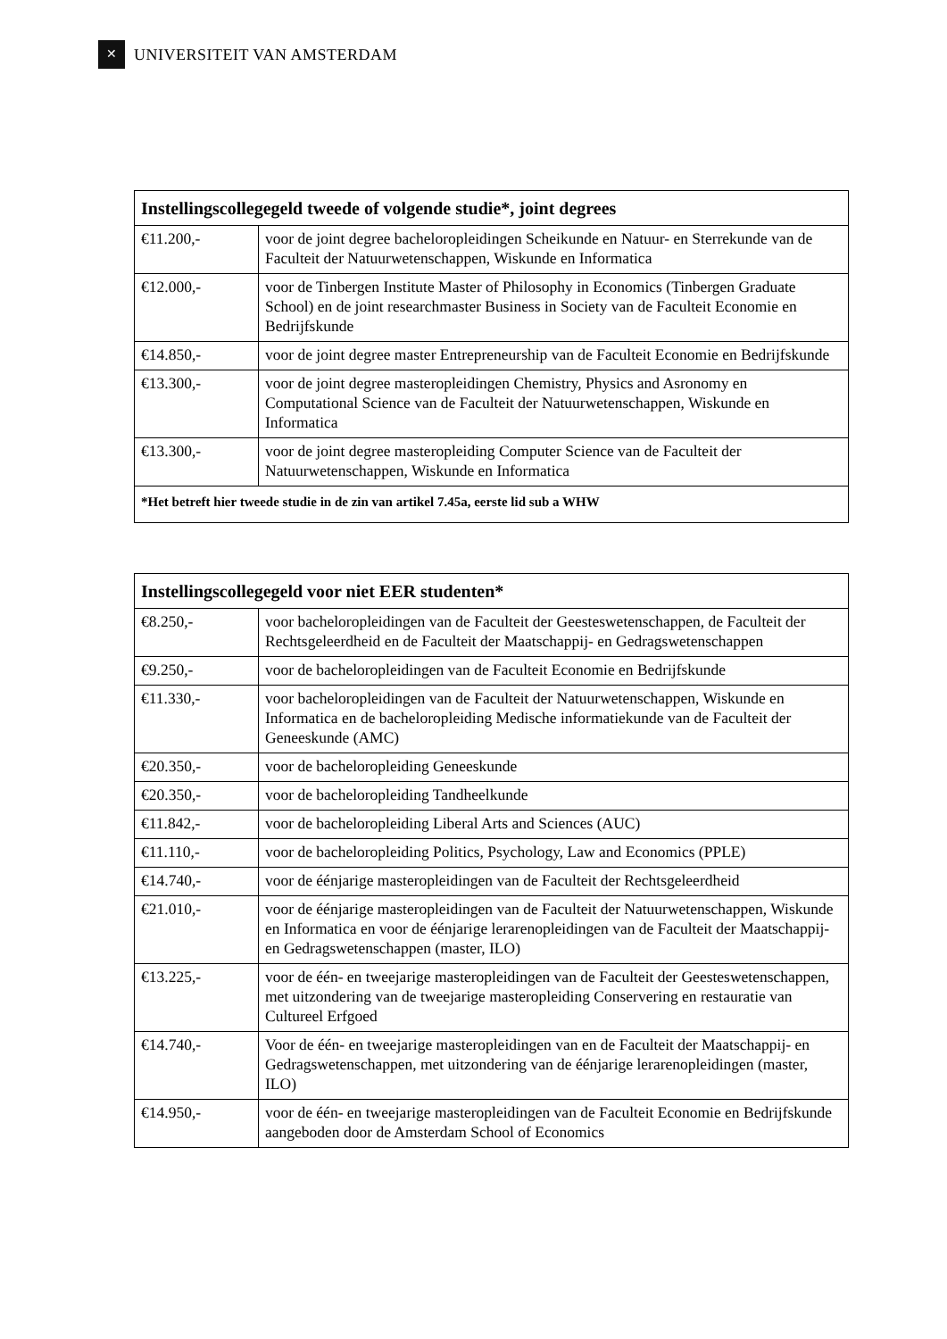✕
UNIVERSITEIT VAN AMSTERDAM
| Instellingscollegegeld tweede of volgende studie*, joint degrees | |
| --- | --- |
| €11.200,- | voor de joint degree bacheloropleidingen Scheikunde en Natuur- en Sterrekunde van de Faculteit der Natuurwetenschappen, Wiskunde en Informatica |
| €12.000,- | voor de Tinbergen Institute Master of Philosophy in Economics (Tinbergen Graduate School) en de joint researchmaster Business in Society van de Faculteit Economie en Bedrijfskunde |
| €14.850,- | voor de joint degree master Entrepreneurship van de Faculteit Economie en Bedrijfskunde |
| €13.300,- | voor de joint degree masteropleidingen Chemistry, Physics and Asronomy en Computational Science van de Faculteit der Natuurwetenschappen, Wiskunde en Informatica |
| €13.300,- | voor de joint degree masteropleiding Computer Science van de Faculteit der Natuurwetenschappen, Wiskunde en Informatica |
| *Het betreft hier tweede studie in de zin van artikel 7.45a, eerste lid sub a WHW | |
| Instellingscollegegeld voor niet EER studenten* | |
| --- | --- |
| €8.250,- | voor bacheloropleidingen van de Faculteit der Geesteswetenschappen, de Faculteit der Rechtsgeleerdheid en de Faculteit der Maatschappij- en Gedragswetenschappen |
| €9.250,- | voor de bacheloropleidingen van de Faculteit Economie en Bedrijfskunde |
| €11.330,- | voor bacheloropleidingen van de Faculteit der Natuurwetenschappen, Wiskunde en Informatica en de bacheloropleiding Medische informatiekunde van de Faculteit der Geneeskunde (AMC) |
| €20.350,- | voor de bacheloropleiding Geneeskunde |
| €20.350,- | voor de bacheloropleiding Tandheelkunde |
| €11.842,- | voor de bacheloropleiding Liberal Arts and Sciences (AUC) |
| €11.110,- | voor de bacheloropleiding Politics, Psychology, Law and Economics (PPLE) |
| €14.740,- | voor de éénjarige masteropleidingen van de Faculteit der Rechtsgeleerdheid |
| €21.010,- | voor de éénjarige masteropleidingen van de Faculteit der Natuurwetenschappen, Wiskunde en Informatica en voor de éénjarige lerarenopleidingen van de Faculteit der Maatschappij- en Gedragswetenschappen (master, ILO) |
| €13.225,- | voor de één- en tweejarige masteropleidingen van de Faculteit der Geesteswetenschappen, met uitzondering van de tweejarige masteropleiding Conservering en restauratie van Cultureel Erfgoed |
| €14.740,- | Voor de één- en tweejarige masteropleidingen van en de Faculteit der Maatschappij- en Gedragswetenschappen, met uitzondering van de éénjarige lerarenopleidingen (master, ILO) |
| €14.950,- | voor de één- en tweejarige masteropleidingen van de Faculteit Economie en Bedrijfskunde aangeboden door de Amsterdam School of Economics |